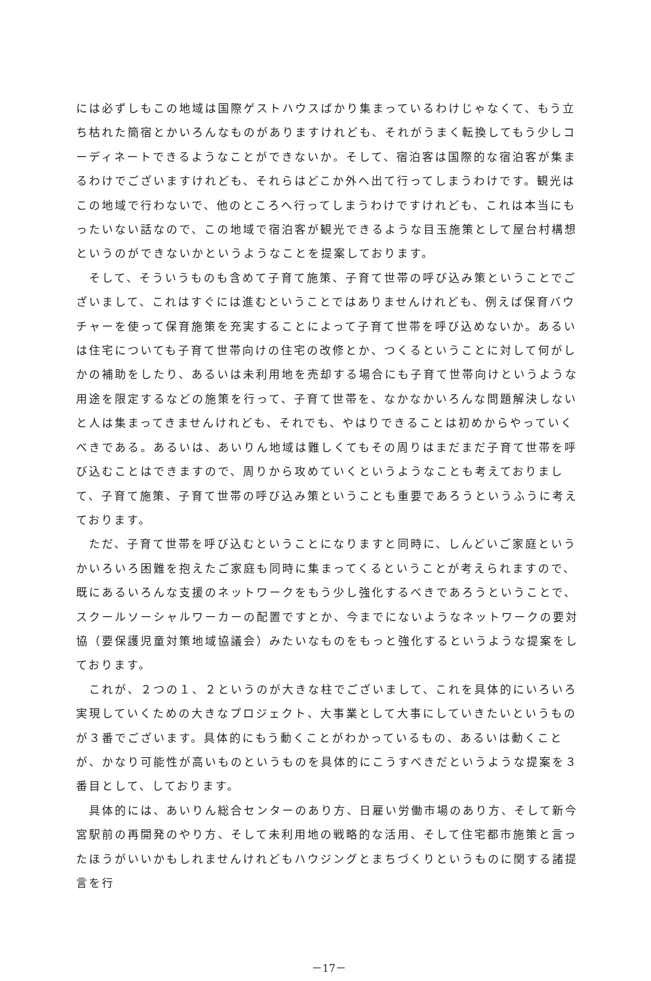には必ずしもこの地域は国際ゲストハウスばかり集まっているわけじゃなくて、もう立ち枯れた簡宿とかいろんなものがありますけれども、それがうまく転換してもう少しコーディネートできるようなことができないか。そして、宿泊客は国際的な宿泊客が集まるわけでございますけれども、それらはどこか外へ出て行ってしまうわけです。観光はこの地域で行わないで、他のところへ行ってしまうわけですけれども、これは本当にもったいない話なので、この地域で宿泊客が観光できるような目玉施策として屋台村構想というのができないかというようなことを提案しております。
　そして、そういうものも含めて子育て施策、子育て世帯の呼び込み策ということでございまして、これはすぐには進むということではありませんけれども、例えば保育バウチャーを使って保育施策を充実することによって子育て世帯を呼び込めないか。あるいは住宅についても子育て世帯向けの住宅の改修とか、つくるということに対して何がしかの補助をしたり、あるいは未利用地を売却する場合にも子育て世帯向けというような用途を限定するなどの施策を行って、子育て世帯を、なかなかいろんな問題解決しないと人は集まってきませんけれども、それでも、やはりできることは初めからやっていくべきである。あるいは、あいりん地域は難しくてもその周りはまだまだ子育て世帯を呼び込むことはできますので、周りから攻めていくというようなことも考えておりまして、子育て施策、子育て世帯の呼び込み策ということも重要であろうというふうに考えております。
　ただ、子育て世帯を呼び込むということになりますと同時に、しんどいご家庭というかいろいろ困難を抱えたご家庭も同時に集まってくるということが考えられますので、既にあるいろんな支援のネットワークをもう少し強化するべきであろうということで、スクールソーシャルワーカーの配置ですとか、今までにないようなネットワークの要対協（要保護児童対策地域協議会）みたいなものをもっと強化するというような提案をしております。
　これが、２つの１、２というのが大きな柱でございまして、これを具体的にいろいろ実現していくための大きなプロジェクト、大事業として大事にしていきたいというものが３番でございます。具体的にもう動くことがわかっているもの、あるいは動くことが、かなり可能性が高いものというものを具体的にこうすべきだというような提案を３番目として、しております。
　具体的には、あいりん総合センターのあり方、日雇い労働市場のあり方、そして新今宮駅前の再開発のやり方、そして未利用地の戦略的な活用、そして住宅都市施策と言ったほうがいいかもしれませんけれどもハウジングとまちづくりというものに関する諸提言を行
－17－